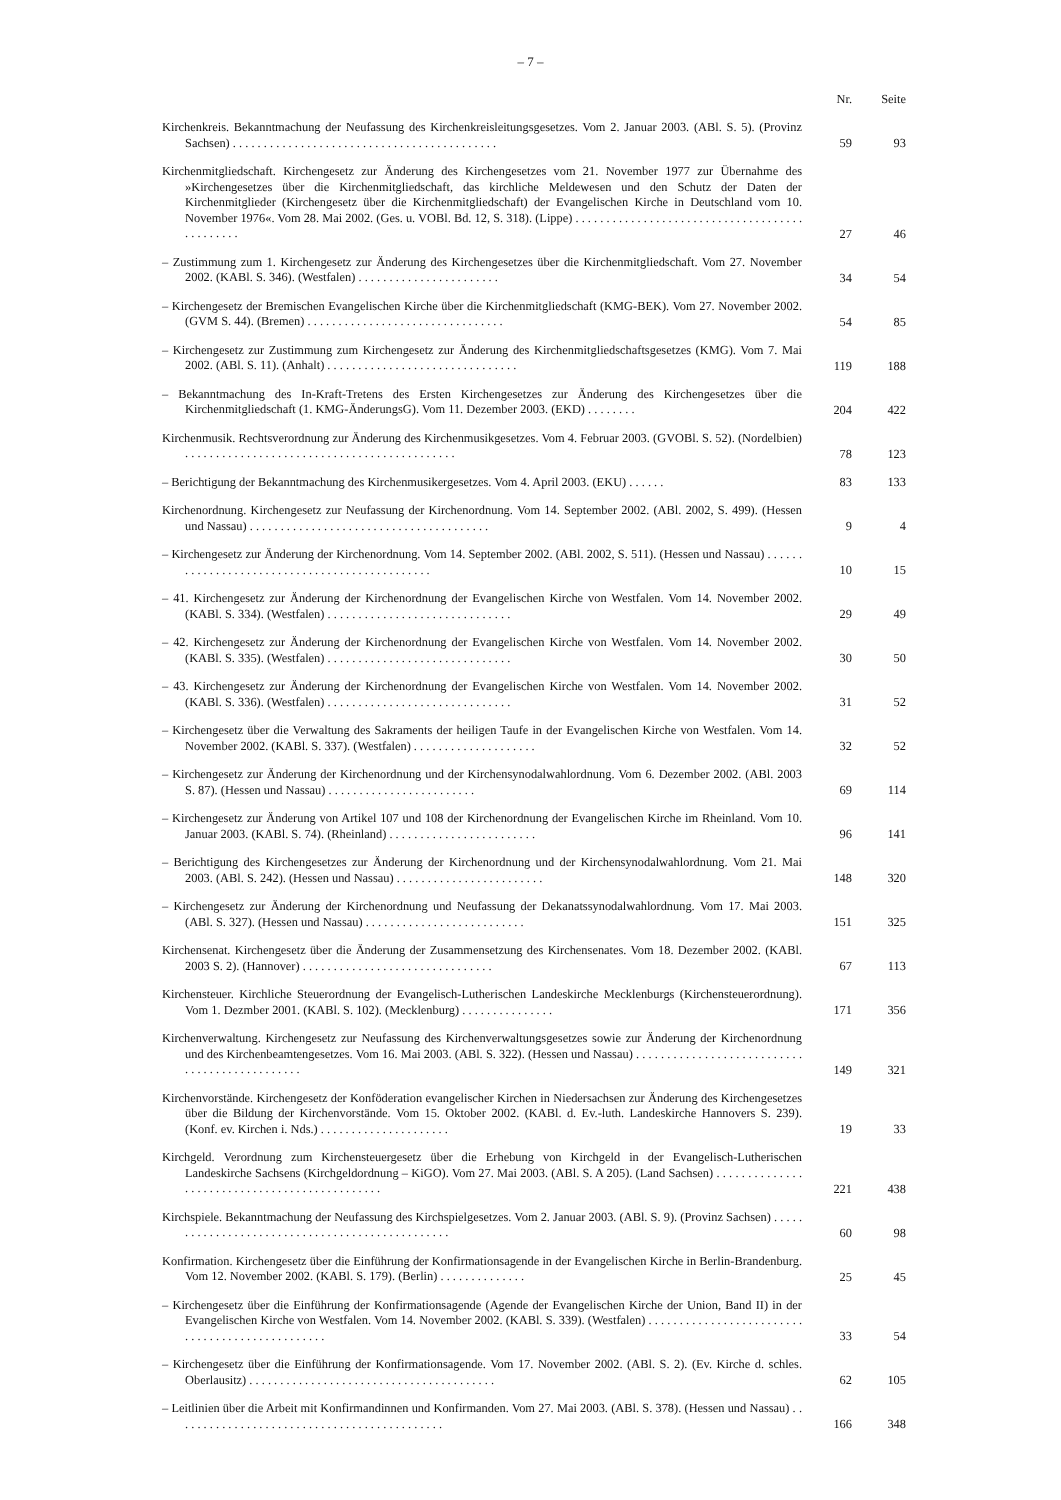– 7 –
| | Nr. | Seite |
| --- | --- | --- |
| Kirchenkreis. Bekanntmachung der Neufassung des Kirchenkreisleitungsgesetzes. Vom 2. Januar 2003. (ABl. S. 5). (Provinz Sachsen) . . . . . . . . . . . . . . . . . . . . . . . . . . . . . . . . . . . . . . . . . . . | 59 | 93 |
| Kirchenmitgliedschaft. Kirchengesetz zur Änderung des Kirchengesetzes vom 21. November 1977 zur Übernahme des »Kirchengesetzes über die Kirchenmitgliedschaft, das kirchliche Meldewesen und den Schutz der Daten der Kirchenmitglieder (Kirchengesetz über die Kirchenmitgliedschaft) der Evangelischen Kirche in Deutschland vom 10. November 1976«. Vom 28. Mai 2002. (Ges. u. VOBl. Bd. 12, S. 318). (Lippe) . . . . . . . . . . . . . . . . . . . . . . . . . . . . . . . . . . . . . . . . . . . . . . | 27 | 46 |
| – Zustimmung zum 1. Kirchengesetz zur Änderung des Kirchengesetzes über die Kirchenmitgliedschaft. Vom 27. November 2002. (KABl. S. 346). (Westfalen) . . . . . . . . . . . . . . . . . . . . . . . | 34 | 54 |
| – Kirchengesetz der Bremischen Evangelischen Kirche über die Kirchenmitgliedschaft (KMG-BEK). Vom 27. November 2002. (GVM S. 44). (Bremen) . . . . . . . . . . . . . . . . . . . . . . . . . . . . . . . . | 54 | 85 |
| – Kirchengesetz zur Zustimmung zum Kirchengesetz zur Änderung des Kirchenmitgliedschaftsgesetzes (KMG). Vom 7. Mai 2002. (ABl. S. 11). (Anhalt) . . . . . . . . . . . . . . . . . . . . . . . . . . . . . . . | 119 | 188 |
| – Bekanntmachung des In-Kraft-Tretens des Ersten Kirchengesetzes zur Änderung des Kirchengesetzes über die Kirchenmitgliedschaft (1. KMG-ÄnderungsG). Vom 11. Dezember 2003. (EKD) . . . . . . . . | 204 | 422 |
| Kirchenmusik. Rechtsverordnung zur Änderung des Kirchenmusikgesetzes. Vom 4. Februar 2003. (GVOBl. S. 52). (Nordelbien) . . . . . . . . . . . . . . . . . . . . . . . . . . . . . . . . . . . . . . . . . . . . | 78 | 123 |
| – Berichtigung der Bekanntmachung des Kirchenmusikergesetzes. Vom 4. April 2003. (EKU) . . . . . . | 83 | 133 |
| Kirchenordnung. Kirchengesetz zur Neufassung der Kirchenordnung. Vom 14. September 2002. (ABl. 2002, S. 499). (Hessen und Nassau) . . . . . . . . . . . . . . . . . . . . . . . . . . . . . . . . . . . . . . . | 9 | 4 |
| – Kirchengesetz zur Änderung der Kirchenordnung. Vom 14. September 2002. (ABl. 2002, S. 511). (Hessen und Nassau) . . . . . . . . . . . . . . . . . . . . . . . . . . . . . . . . . . . . . . . . . . . . . . | 10 | 15 |
| – 41. Kirchengesetz zur Änderung der Kirchenordnung der Evangelischen Kirche von Westfalen. Vom 14. November 2002. (KABl. S. 334). (Westfalen) . . . . . . . . . . . . . . . . . . . . . . . . . . . . . . | 29 | 49 |
| – 42. Kirchengesetz zur Änderung der Kirchenordnung der Evangelischen Kirche von Westfalen. Vom 14. November 2002. (KABl. S. 335). (Westfalen) . . . . . . . . . . . . . . . . . . . . . . . . . . . . . . | 30 | 50 |
| – 43. Kirchengesetz zur Änderung der Kirchenordnung der Evangelischen Kirche von Westfalen. Vom 14. November 2002. (KABl. S. 336). (Westfalen) . . . . . . . . . . . . . . . . . . . . . . . . . . . . . . | 31 | 52 |
| – Kirchengesetz über die Verwaltung des Sakraments der heiligen Taufe in der Evangelischen Kirche von Westfalen. Vom 14. November 2002. (KABl. S. 337). (Westfalen) . . . . . . . . . . . . . . . . . . . . | 32 | 52 |
| – Kirchengesetz zur Änderung der Kirchenordnung und der Kirchensynodalwahlordnung. Vom 6. Dezember 2002. (ABl. 2003 S. 87). (Hessen und Nassau) . . . . . . . . . . . . . . . . . . . . . . . . | 69 | 114 |
| – Kirchengesetz zur Änderung von Artikel 107 und 108 der Kirchenordnung der Evangelischen Kirche im Rheinland. Vom 10. Januar 2003. (KABl. S. 74). (Rheinland) . . . . . . . . . . . . . . . . . . . . . . . . | 96 | 141 |
| – Berichtigung des Kirchengesetzes zur Änderung der Kirchenordnung und der Kirchensynodalwahlordnung. Vom 21. Mai 2003. (ABl. S. 242). (Hessen und Nassau) . . . . . . . . . . . . . . . . . . . . . . . . | 148 | 320 |
| – Kirchengesetz zur Änderung der Kirchenordnung und Neufassung der Dekanatssynodalwahlordnung. Vom 17. Mai 2003. (ABl. S. 327). (Hessen und Nassau) . . . . . . . . . . . . . . . . . . . . . . . . . . | 151 | 325 |
| Kirchensenat. Kirchengesetz über die Änderung der Zusammensetzung des Kirchensenates. Vom 18. Dezember 2002. (KABl. 2003 S. 2). (Hannover) . . . . . . . . . . . . . . . . . . . . . . . . . . . . . . . | 67 | 113 |
| Kirchensteuer. Kirchliche Steuerordnung der Evangelisch-Lutherischen Landeskirche Mecklenburgs (Kirchensteuerordnung). Vom 1. Dezmber 2001. (KABl. S. 102). (Mecklenburg) . . . . . . . . . . . . . . . | 171 | 356 |
| Kirchenverwaltung. Kirchengesetz zur Neufassung des Kirchenverwaltungsgesetzes sowie zur Änderung der Kirchenordnung und des Kirchenbeamtengesetzes. Vom 16. Mai 2003. (ABl. S. 322). (Hessen und Nassau) . . . . . . . . . . . . . . . . . . . . . . . . . . . . . . . . . . . . . . . . . . . . . . | 149 | 321 |
| Kirchenvorstände. Kirchengesetz der Konföderation evangelischer Kirchen in Niedersachsen zur Änderung des Kirchengesetzes über die Bildung der Kirchenvorstände. Vom 15. Oktober 2002. (KABl. d. Ev.-luth. Landeskirche Hannovers S. 239). (Konf. ev. Kirchen i. Nds.) . . . . . . . . . . . . . . . . . . . . . | 19 | 33 |
| Kirchgeld. Verordnung zum Kirchensteuergesetz über die Erhebung von Kirchgeld in der Evangelisch-Lutherischen Landeskirche Sachsens (Kirchgeldordnung – KiGO). Vom 27. Mai 2003. (ABl. S. A 205). (Land Sachsen) . . . . . . . . . . . . . . . . . . . . . . . . . . . . . . . . . . . . . . . . . . . . . . | 221 | 438 |
| Kirchspiele. Bekanntmachung der Neufassung des Kirchspielgesetzes. Vom 2. Januar 2003. (ABl. S. 9). (Provinz Sachsen) . . . . . . . . . . . . . . . . . . . . . . . . . . . . . . . . . . . . . . . . . . . . . . . . | 60 | 98 |
| Konfirmation. Kirchengesetz über die Einführung der Konfirmationsagende in der Evangelischen Kirche in Berlin-Brandenburg. Vom 12. November 2002. (KABl. S. 179). (Berlin) . . . . . . . . . . . . . . | 25 | 45 |
| – Kirchengesetz über die Einführung der Konfirmationsagende (Agende der Evangelischen Kirche der Union, Band II) in der Evangelischen Kirche von Westfalen. Vom 14. November 2002. (KABl. S. 339). (Westfalen) . . . . . . . . . . . . . . . . . . . . . . . . . . . . . . . . . . . . . . . . . . . . . . . . | 33 | 54 |
| – Kirchengesetz über die Einführung der Konfirmationsagende. Vom 17. November 2002. (ABl. S. 2). (Ev. Kirche d. schles. Oberlausitz) . . . . . . . . . . . . . . . . . . . . . . . . . . . . . . . . . . . . . . . . | 62 | 105 |
| – Leitlinien über die Arbeit mit Konfirmandinnen und Konfirmanden. Vom 27. Mai 2003. (ABl. S. 378). (Hessen und Nassau) . . . . . . . . . . . . . . . . . . . . . . . . . . . . . . . . . . . . . . . . . . . . | 166 | 348 |